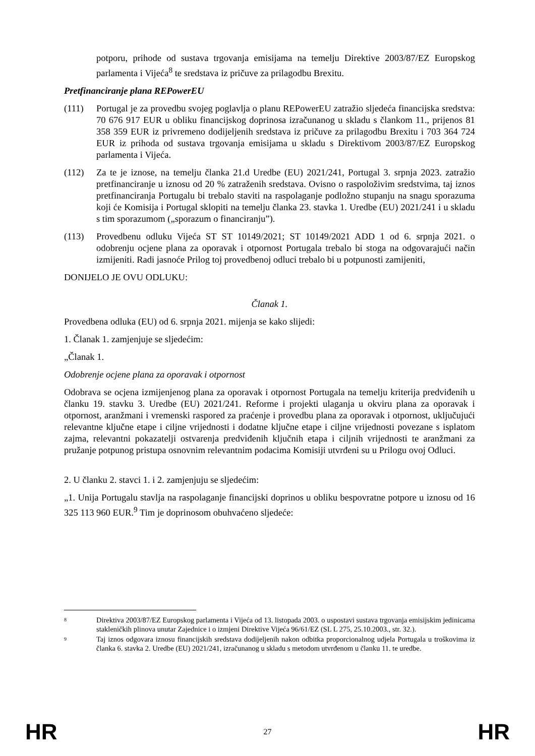potporu, prihode od sustava trgovanja emisijama na temelju Direktive 2003/87/EZ Europskog parlamenta i Vijeća<sup>8</sup> te sredstava iz pričuve za prilagodbu Brexitu.
Pretfinanciranje plana REPowerEU
(111) Portugal je za provedbu svojeg poglavlja o planu REPowerEU zatražio sljedeća financijska sredstva: 70 676 917 EUR u obliku financijskog doprinosa izračunanog u skladu s člankom 11., prijenos 81 358 359 EUR iz privremeno dodijeljenih sredstava iz pričuve za prilagodbu Brexitu i 703 364 724 EUR iz prihoda od sustava trgovanja emisijama u skladu s Direktivom 2003/87/EZ Europskog parlamenta i Vijeća.
(112) Za te je iznose, na temelju članka 21.d Uredbe (EU) 2021/241, Portugal 3. srpnja 2023. zatražio pretfinanciranje u iznosu od 20 % zatraženih sredstava. Ovisno o raspoloživim sredstvima, taj iznos pretfinanciranja Portugalu bi trebalo staviti na raspolaganje podložno stupanju na snagu sporazuma koji će Komisija i Portugal sklopiti na temelju članka 23. stavka 1. Uredbe (EU) 2021/241 i u skladu s tim sporazumom („sporazum o financiranju”).
(113) Provedbenu odluku Vijeća ST ST 10149/2021; ST 10149/2021 ADD 1 od 6. srpnja 2021. o odobrenju ocjene plana za oporavak i otpornost Portugala trebalo bi stoga na odgovarajući način izmijeniti. Radi jasnoće Prilog toj provedbenoj odluci trebalo bi u potpunosti zamijeniti,
DONIJELO JE OVU ODLUKU:
Članak 1.
Provedbena odluka (EU) od 6. srpnja 2021. mijenja se kako slijedi:
1. Članak 1. zamjenjuje se sljedećim:
„Članak 1.
Odobrenje ocjene plana za oporavak i otpornost
Odobrava se ocjena izmijenjenog plana za oporavak i otpornost Portugala na temelju kriterija predviđenih u članku 19. stavku 3. Uredbe (EU) 2021/241. Reforme i projekti ulaganja u okviru plana za oporavak i otpornost, aranžmani i vremenski raspored za praćenje i provedbu plana za oporavak i otpornost, uključujući relevantne ključne etape i ciljne vrijednosti i dodatne ključne etape i ciljne vrijednosti povezane s isplatom zajma, relevantni pokazatelji ostvarenja predviđenih ključnih etapa i ciljnih vrijednosti te aranžmani za pružanje potpunog pristupa osnovnim relevantnim podacima Komisiji utvrđeni su u Prilogu ovoj Odluci.
2. U članku 2. stavci 1. i 2. zamjenjuju se sljedećim:
„1. Unija Portugalu stavlja na raspolaganje financijski doprinos u obliku bespovratne potpore u iznosu od 16 325 113 960 EUR.<sup>9</sup> Tim je doprinosom obuhvaćeno sljedeće:
8 Direktiva 2003/87/EZ Europskog parlamenta i Vijeća od 13. listopada 2003. o uspostavi sustava trgovanja emisijskim jedinicama stakleničkih plinova unutar Zajednice i o izmjeni Direktive Vijeća 96/61/EZ (SL L 275, 25.10.2003., str. 32.).
9 Taj iznos odgovara iznosu financijskih sredstava dodijeljenih nakon odbitka proporcionalnog udjela Portugala u troškovima iz članka 6. stavka 2. Uredbe (EU) 2021/241, izračunanog u skladu s metodom utvrđenom u članku 11. te uredbe.
HR 27 HR